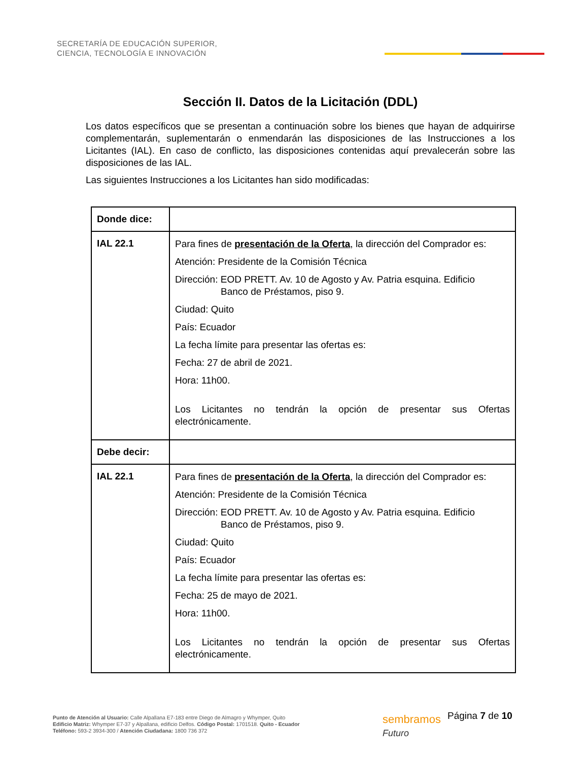SECRETARÍA DE EDUCACIÓN SUPERIOR,
CIENCIA, TECNOLOGÍA E INNOVACIÓN
Sección II. Datos de la Licitación (DDL)
Los datos específicos que se presentan a continuación sobre los bienes que hayan de adquirirse complementarán, suplementarán o enmendarán las disposiciones de las Instrucciones a los Licitantes (IAL). En caso de conflicto, las disposiciones contenidas aquí prevalecerán sobre las disposiciones de las IAL.
Las siguientes Instrucciones a los Licitantes han sido modificadas:
| Donde dice: | |
| IAL 22.1 | Para fines de presentación de la Oferta , la dirección del Comprador es: Atención: Presidente de la Comisión Técnica Dirección: EOD PRETT. Av. 10 de Agosto y Av. Patria esquina. Edificio Banco de Préstamos, piso 9. Ciudad: Quito País: Ecuador La fecha límite para presentar las ofertas es: Fecha: 27 de abril de 2021. Hora: 11h00. Los Licitantes no tendrán la opción de presentar sus Ofertas electrónicamente. |
| Debe decir: | |
| IAL 22.1 | Para fines de presentación de la Oferta , la dirección del Comprador es: Atención: Presidente de la Comisión Técnica Dirección: EOD PRETT. Av. 10 de Agosto y Av. Patria esquina. Edificio Banco de Préstamos, piso 9. Ciudad: Quito País: Ecuador La fecha límite para presentar las ofertas es: Fecha: 25 de mayo de 2021. Hora: 11h00. Los Licitantes no tendrán la opción de presentar sus Ofertas electrónicamente. |
Punto de Atención al Usuario: Calle Alpallana E7-183 entre Diego de Almagro y Whymper, Quito
Edificio Matriz: Whymper E7-37 y Alpallana, edificio Delfos. Código Postal: 1701518. Quito - Ecuador
Teléfono: 593-2 3934-300 / Atención Ciudadana: 1800 736 372
sembramos
Futuro
Página 7 de 10